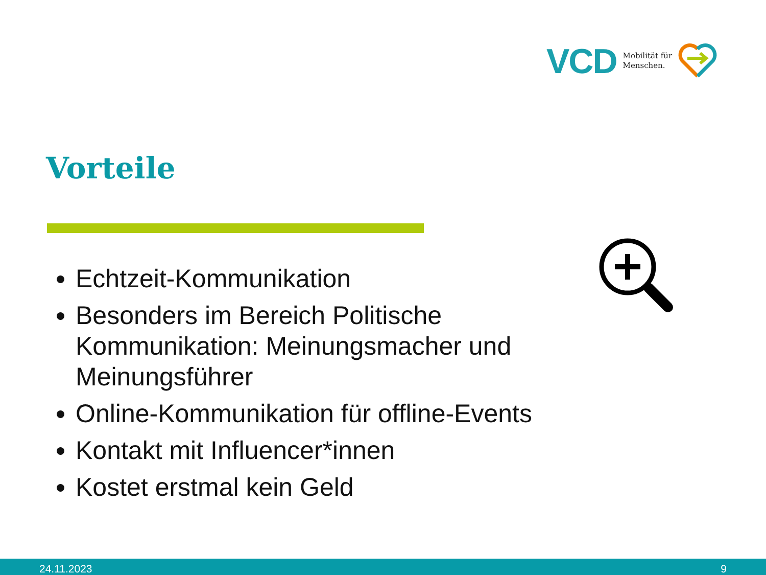VCD Mobilität für
Menschen.
Vorteile
Echtzeit-Kommunikation
Besonders im Bereich Politische Kommunikation: Meinungsmacher und Meinungsführer
Online-Kommunikation für offline-Events
Kontakt mit Influencer*innen
Kostet erstmal kein Geld
24.11.2023 9